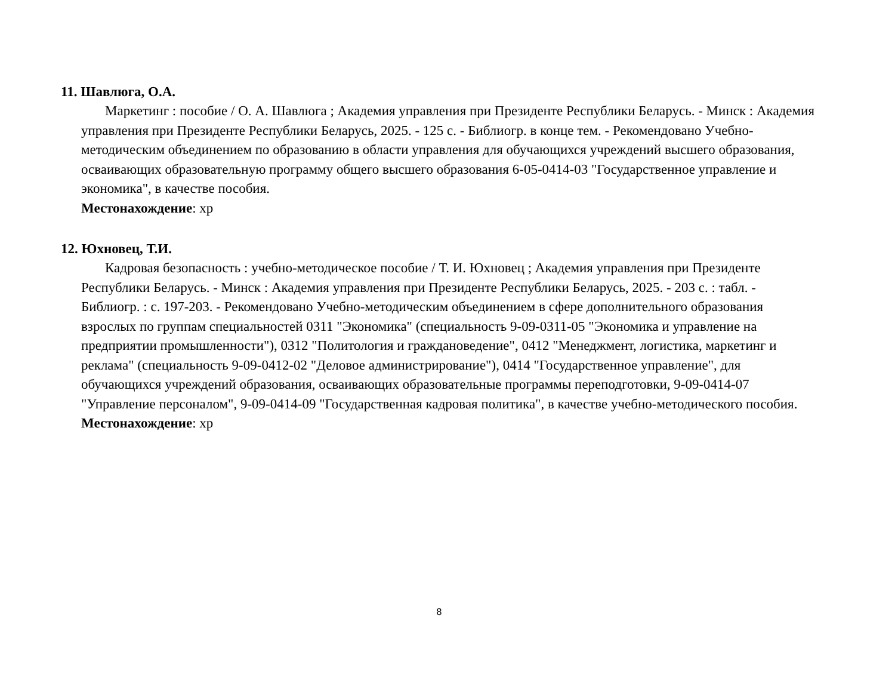11. Шавлюга, О.А.
Маркетинг : пособие / О. А. Шавлюга ; Академия управления при Президенте Республики Беларусь. - Минск : Академия управления при Президенте Республики Беларусь, 2025. - 125 с. - Библиогр. в конце тем. - Рекомендовано Учебно-методическим объединением по образованию в области управления для обучающихся учреждений высшего образования, осваивающих образовательную программу общего высшего образования 6-05-0414-03 "Государственное управление и экономика", в качестве пособия.
Местонахождение: хр
12. Юхновец, Т.И.
Кадровая безопасность : учебно-методическое пособие / Т. И. Юхновец ; Академия управления при Президенте Республики Беларусь. - Минск : Академия управления при Президенте Республики Беларусь, 2025. - 203 с. : табл. - Библиогр. : с. 197-203. - Рекомендовано Учебно-методическим объединением в сфере дополнительного образования взрослых по группам специальностей 0311 "Экономика" (специальность 9-09-0311-05 "Экономика и управление на предприятии промышленности"), 0312 "Политология и граждановедение", 0412 "Менеджмент, логистика, маркетинг и реклама" (специальность 9-09-0412-02 "Деловое администрирование"), 0414 "Государственное управление", для обучающихся учреждений образования, осваивающих образовательные программы переподготовки, 9-09-0414-07 "Управление персоналом", 9-09-0414-09 "Государственная кадровая политика", в качестве учебно-методического пособия.
Местонахождение: хр
8